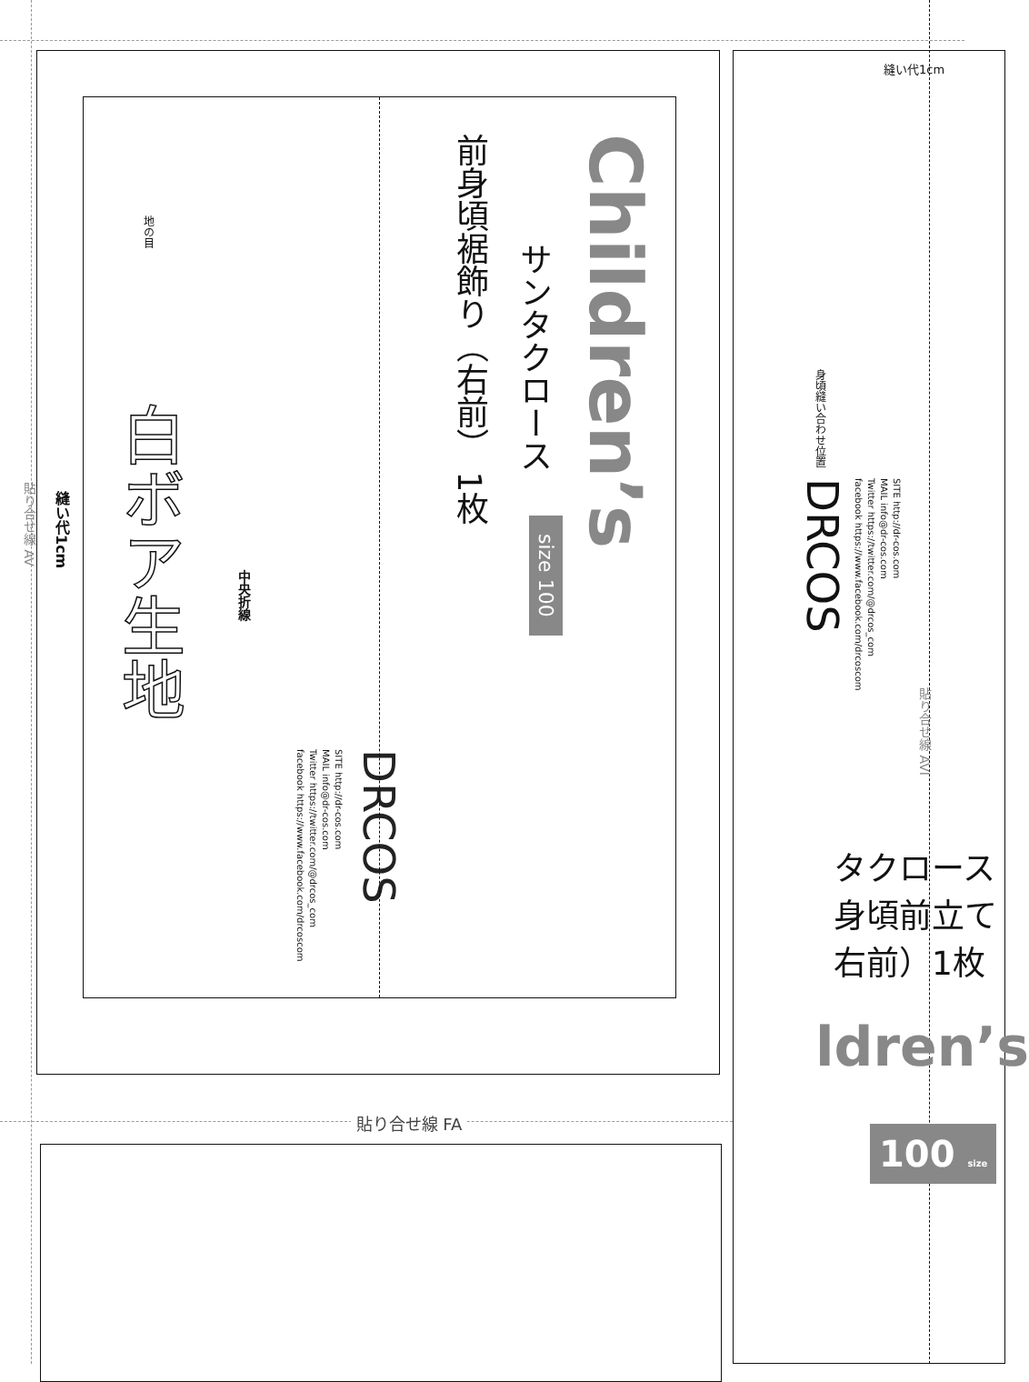貼り合せ線 AV
縫い代1cm
Children’s
サンタクロース
前身頃裾飾り（右前） 1枚
DRCOS
SITE http://dr-cos.com
MAIL info@dr-cos.com
Twitter https://twitter.com/@drcos_com
facebook https://www.facebook.com/drcoscom
中央折線
地の目
白ボア生地
size 100
縫い代1cm
身頃縫い合わせ位置
DRCOS
SITE http://dr-cos.com
MAIL info@dr-cos.com
Twitter https://twitter.com/@drcos_com
facebook https://www.facebook.com/drcoscom
貼り合せ線 AVI
タクロース
身頃前立て
右前）1枚
ldren’s
100 size
貼り合せ線 FA